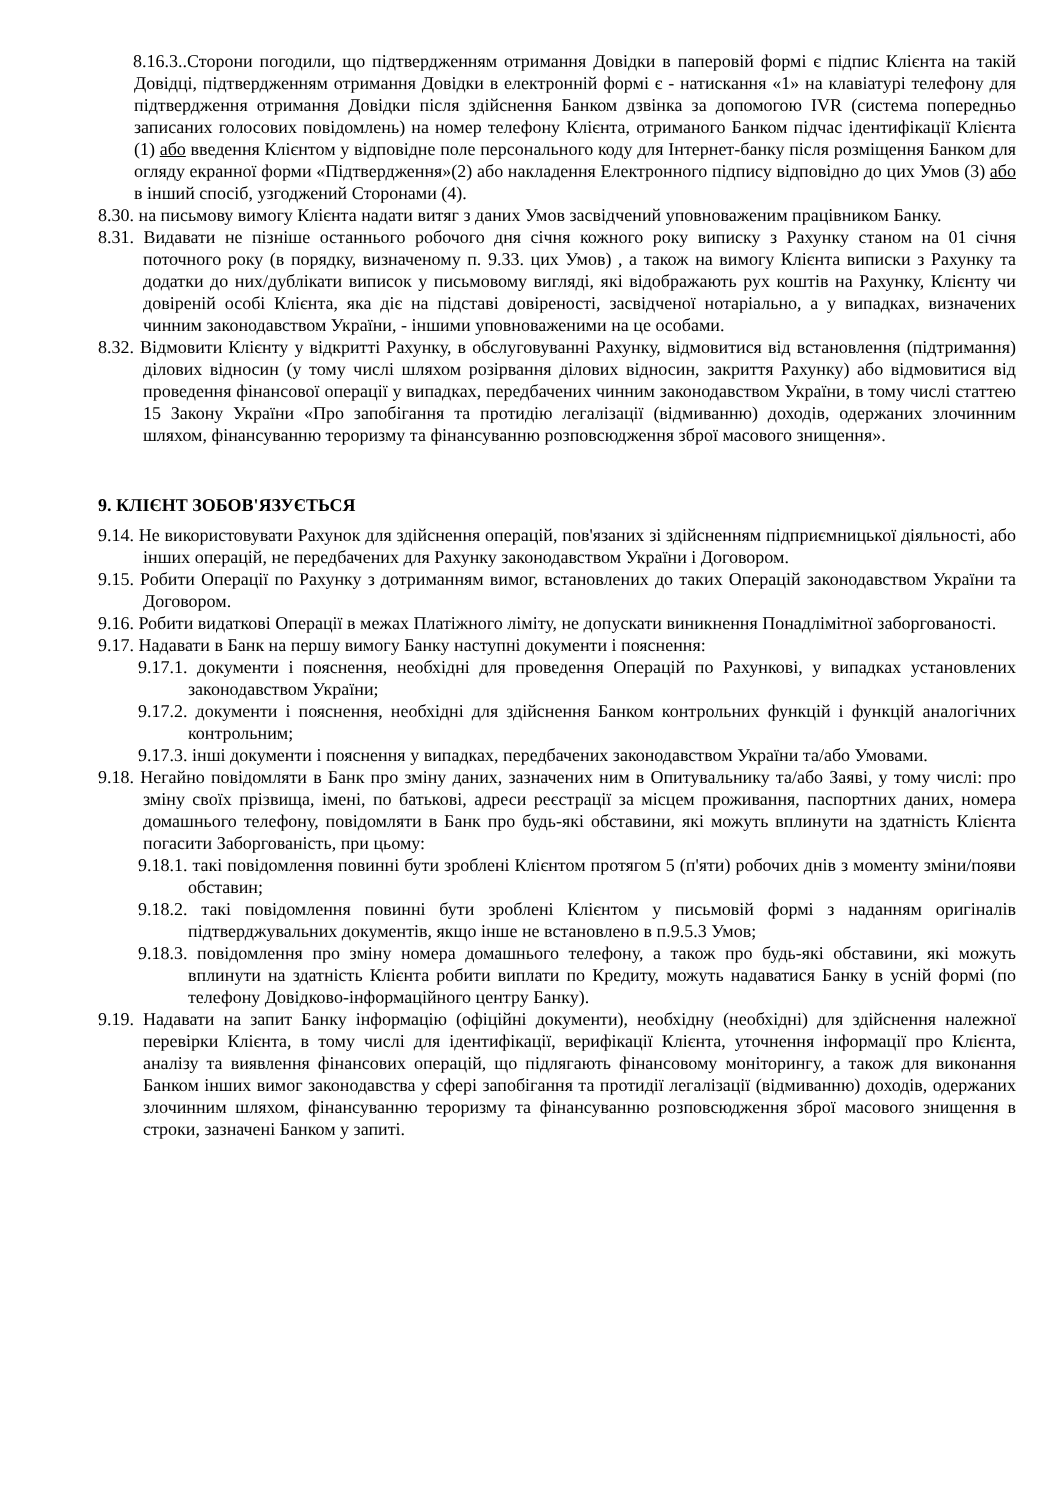8.16.3..Сторони погодили, що підтвердженням отримання Довідки в паперовій формі є підпис Клієнта на такій Довідці, підтвердженням отримання Довідки в електронній формі є - натискання «1» на клавіатурі телефону для підтвердження отримання Довідки після здійснення Банком дзвінка за допомогою IVR (система попередньо записаних голосових повідомлень) на номер телефону Клієнта, отриманого Банком підчас ідентифікації Клієнта (1) або введення Клієнтом у відповідне поле персонального коду для Інтернет-банку після розміщення Банком для огляду екранної форми «Підтвердження»(2) або накладення Електронного підпису відповідно до цих Умов (3) або в інший спосіб, узгоджений Сторонами (4).
8.30. на письмову вимогу Клієнта надати витяг з даних Умов засвідчений уповноваженим працівником Банку.
8.31. Видавати не пізніше останнього робочого дня січня кожного року виписку з Рахунку станом на 01 січня поточного року (в порядку, визначеному п. 9.33. цих Умов) , а також на вимогу Клієнта виписки з Рахунку та додатки до них/дублікати виписок у письмовому вигляді, які відображають рух коштів на Рахунку, Клієнту чи довіреній особі Клієнта, яка діє на підставі довіреності, засвідченої нотаріально, а у випадках, визначених чинним законодавством України, - іншими уповноваженими на це особами.
8.32. Відмовити Клієнту у відкритті Рахунку, в обслуговуванні Рахунку, відмовитися від встановлення (підтримання) ділових відносин (у тому числі шляхом розірвання ділових відносин, закриття Рахунку) або відмовитися від проведення фінансової операції у випадках, передбачених чинним законодавством України, в тому числі статтею 15 Закону України «Про запобігання та протидію легалізації (відмиванню) доходів, одержаних злочинним шляхом, фінансуванню тероризму та фінансуванню розповсюдження зброї масового знищення».
9. КЛІЄНТ ЗОБОВ'ЯЗУЄТЬСЯ
9.14. Не використовувати Рахунок для здійснення операцій, пов'язаних зі здійсненням підприємницької діяльності, або інших операцій, не передбачених для Рахунку законодавством України і Договором.
9.15. Робити Операції по Рахунку з дотриманням вимог, встановлених до таких Операцій законодавством України та Договором.
9.16. Робити видаткові Операції в межах Платіжного ліміту, не допускати виникнення Понадлімітної заборгованості.
9.17. Надавати в Банк на першу вимогу Банку наступні документи і пояснення:
9.17.1. документи і пояснення, необхідні для проведення Операцій по Рахункові, у випадках установлених законодавством України;
9.17.2. документи і пояснення, необхідні для здійснення Банком контрольних функцій і функцій аналогічних контрольним;
9.17.3. інші документи і пояснення у випадках, передбачених законодавством України та/або Умовами.
9.18. Негайно повідомляти в Банк про зміну даних, зазначених ним в Опитувальнику та/або Заяві, у тому числі: про зміну своїх прізвища, імені, по батькові, адреси реєстрації за місцем проживання, паспортних даних, номера домашнього телефону, повідомляти в Банк про будь-які обставини, які можуть вплинути на здатність Клієнта погасити Заборгованість, при цьому:
9.18.1. такі повідомлення повинні бути зроблені Клієнтом протягом 5 (п'яти) робочих днів з моменту зміни/появи обставин;
9.18.2. такі повідомлення повинні бути зроблені Клієнтом у письмовій формі з наданням оригіналів підтверджувальних документів, якщо інше не встановлено в п.9.5.3 Умов;
9.18.3. повідомлення про зміну номера домашнього телефону, а також про будь-які обставини, які можуть вплинути на здатність Клієнта робити виплати по Кредиту, можуть надаватися Банку в усній формі (по телефону Довідково-інформаційного центру Банку).
9.19. Надавати на запит Банку інформацію (офіційні документи), необхідну (необхідні) для здійснення належної перевірки Клієнта, в тому числі для ідентифікації, верифікації Клієнта, уточнення інформації про Клієнта, аналізу та виявлення фінансових операцій, що підлягають фінансовому моніторингу, а також для виконання Банком інших вимог законодавства у сфері запобігання та протидії легалізації (відмиванню) доходів, одержаних злочинним шляхом, фінансуванню тероризму та фінансуванню розповсюдження зброї масового знищення в строки, зазначені Банком у запиті.